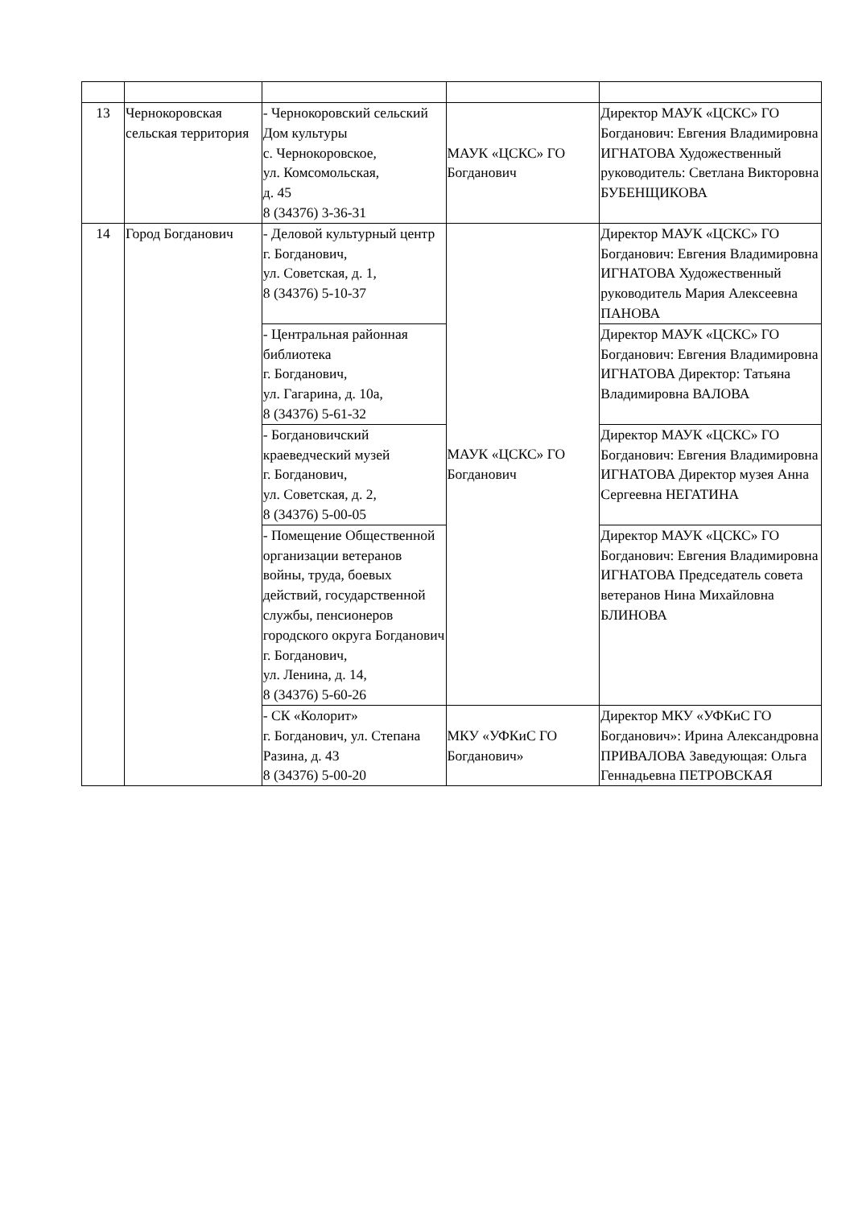| 13 | Чернокоровская сельская территория | - Чернокоровский сельский Дом культуры с. Чернокоровское, ул. Комсомольская, д. 45 8 (34376) 3-36-31 | МАУК «ЦСКС» ГО Богданович | Директор МАУК «ЦСКС» ГО Богданович: Евгения Владимировна ИГНАТОВА Художественный руководитель: Светлана Викторовна БУБЕНЩИКОВА |
| 14 | Город Богданович | - Деловой культурный центр г. Богданович, ул. Советская, д. 1, 8 (34376) 5-10-37 | МАУК «ЦСКС» ГО Богданович | Директор МАУК «ЦСКС» ГО Богданович: Евгения Владимировна ИГНАТОВА Художественный руководитель Мария Алексеевна ПАНОВА |
| | | - Центральная районная библиотека г. Богданович, ул. Гагарина, д. 10а, 8 (34376) 5-61-32 | | Директор МАУК «ЦСКС» ГО Богданович: Евгения Владимировна ИГНАТОВА Директор: Татьяна Владимировна ВАЛОВА |
| | | - Богдановичский краеведческий музей г. Богданович, ул. Советская, д. 2, 8 (34376) 5-00-05 | | Директор МАУК «ЦСКС» ГО Богданович: Евгения Владимировна ИГНАТОВА Директор музея Анна Сергеевна НЕГАТИНА |
| | | - Помещение Общественной организации ветеранов войны, труда, боевых действий, государственной службы, пенсионеров городского округа Богданович г. Богданович, ул. Ленина, д. 14, 8 (34376) 5-60-26 | | Директор МАУК «ЦСКС» ГО Богданович: Евгения Владимировна ИГНАТОВА Председатель совета ветеранов Нина Михайловна БЛИНОВА |
| | | - СК «Колорит» г. Богданович, ул. Степана Разина, д. 43 8 (34376) 5-00-20 | МКУ «УФКиС ГО Богданович» | Директор МКУ «УФКиС ГО Богданович»: Ирина Александровна ПРИВАЛОВА Заведующая: Ольга Геннадьевна ПЕТРОВСКАЯ |